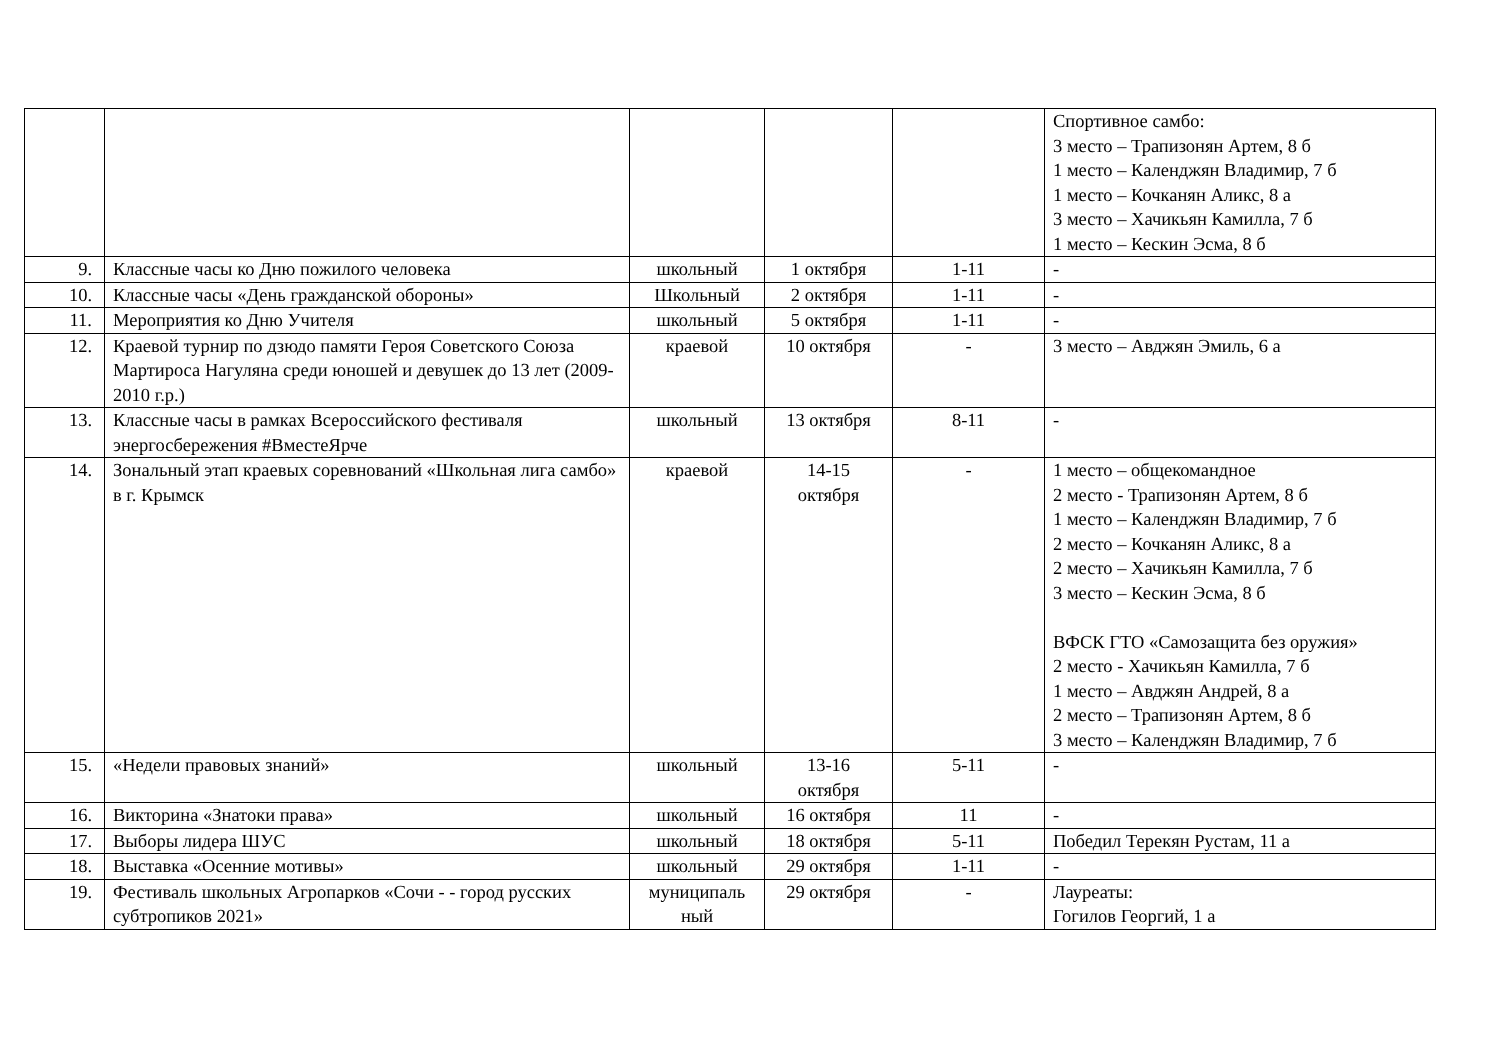| | | | | | Спортивное самбо: 3 место – Трапизонян Артем, 8 б 1 место – Календжян Владимир, 7 б 1 место – Кочканян Аликс, 8 а 3 место – Хачикьян Камилла, 7 б 1 место – Кескин Эсма, 8 б |
| 9. | Классные часы ко Дню пожилого человека | школьный | 1 октября | 1-11 | - |
| 10. | Классные часы «День гражданской обороны» | Школьный | 2 октября | 1-11 | - |
| 11. | Мероприятия ко Дню Учителя | школьный | 5 октября | 1-11 | - |
| 12. | Краевой турнир по дзюдо памяти Героя Советского Союза Мартироса Нагуляна среди юношей и девушек до 13 лет (2009-2010 г.р.) | краевой | 10 октября | - | 3 место – Авджян Эмиль, 6 а |
| 13. | Классные часы в рамках Всероссийского фестиваля энергосбережения #ВместеЯрче | школьный | 13 октября | 8-11 | - |
| 14. | Зональный этап краевых соревнований «Школьная лига самбо» в г. Крымск | краевой | 14-15 октября | - | 1 место – общекомандное 2 место - Трапизонян Артем, 8 б 1 место – Календжян Владимир, 7 б 2 место – Кочканян Аликс, 8 а 2 место – Хачикьян Камилла, 7 б 3 место – Кескин Эсма, 8 б ВФСК ГТО «Самозащита без оружия» 2 место - Хачикьян Камилла, 7 б 1 место – Авджян Андрей, 8 а 2 место – Трапизонян Артем, 8 б 3 место – Календжян Владимир, 7 б |
| 15. | «Недели правовых знаний» | школьный | 13-16 октября | 5-11 | - |
| 16. | Викторина «Знатоки права» | школьный | 16 октября | 11 | - |
| 17. | Выборы лидера ШУС | школьный | 18 октября | 5-11 | Победил Терекян Рустам, 11 а |
| 18. | Выставка «Осенние мотивы» | школьный | 29 октября | 1-11 | - |
| 19. | Фестиваль школьных Агропарков «Сочи - - город русских субтропиков 2021» | муниципаль ный | 29 октября | - | Лауреаты: Гогилов Георгий, 1 а |